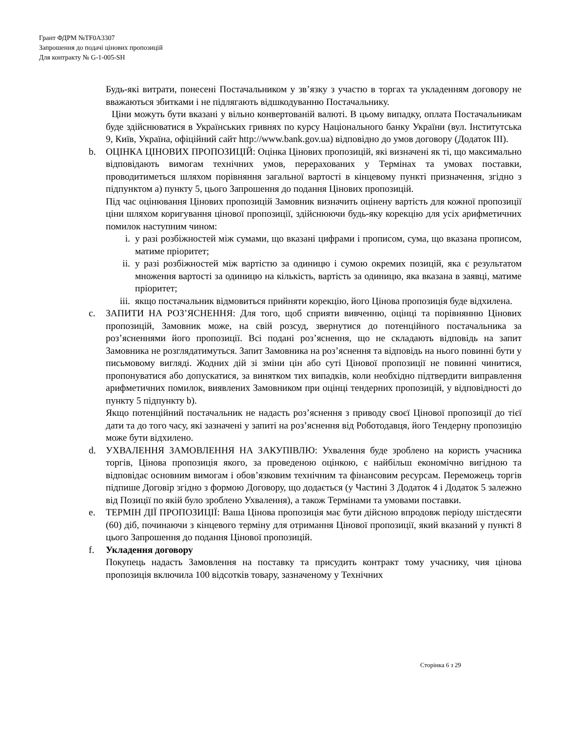Грант ФДРМ №TF0A3307
Запрошення до подачі цінових пропозицій
Для контракту № G-1-005-SH
Будь-які витрати, понесені Постачальником у зв’язку з участю в торгах та укладенням договору не вважаються збитками і не підлягають відшкодуванню Постачальнику.
Ціни можуть бути вказані у вільно конвертованій валюті. В цьому випадку, оплата Постачальникам буде здійснюватися в Українських гривнях по курсу Національного банку України (вул. Інститутська 9, Київ, Україна, офіційний сайт http://www.bank.gov.ua) відповідно до умов договору (Додаток III).
b. ОЦІНКА ЦІНОВИХ ПРОПОЗИЦІЙ: Оцінка Цінових пропозицій, які визначені як ті, що максимально відповідають вимогам технічних умов, перерахованих у Термінах та умовах поставки, проводитиметься шляхом порівняння загальної вартості в кінцевому пункті призначення, згідно з підпунктом а) пункту 5, цього Запрошення до подання Цінових пропозицій.
Під час оцінювання Цінових пропозицій Замовник визначить оцінену вартість для кожної пропозиції ціни шляхом коригування цінової пропозиції, здійснюючи будь-яку корекцію для усіх арифметичних помилок наступним чином:
i. у разі розбіжностей між сумами, що вказані цифрами і прописом, сума, що вказана прописом, матиме пріоритет;
ii. у разі розбіжностей між вартістю за одиницю і сумою окремих позицій, яка є результатом множення вартості за одиницю на кількість, вартість за одиницю, яка вказана в заявці, матиме пріоритет;
iii. якщо постачальник відмовиться прийняти корекцію, його Цінова пропозиція буде відхилена.
c. ЗАПИТИ НА РОЗ’ЯСНЕННЯ: Для того, щоб сприяти вивченню, оцінці та порівнянню Цінових пропозицій, Замовник може, на свій розсуд, звернутися до потенційного постачальника за роз’ясненнями його пропозиції. Всі подані роз’яснення, що не складають відповідь на запит Замовника не розглядатимуться. Запит Замовника на роз’яснення та відповідь на нього повинні бути у письмовому вигляді. Жодних дій зі зміни цін або суті Цінової пропозиції не повинні чинитися, пропонуватися або допускатися, за винятком тих випадків, коли необхідно підтвердити виправлення арифметичних помилок, виявлених Замовником при оцінці тендерних пропозицій, у відповідності до пункту 5 підпункту b).
Якщо потенційний постачальник не надасть роз’яснення з приводу своєї Цінової пропозиції до тієї дати та до того часу, які зазначені у запиті на роз’яснення від Роботодавця, його Тендерну пропозицію може бути відхилено.
d. УХВАЛЕННЯ ЗАМОВЛЕННЯ НА ЗАКУПІВЛЮ: Ухвалення буде зроблено на користь учасника торгів, Цінова пропозиція якого, за проведеною оцінкою, є найбільш економічно вигідною та відповідає основним вимогам і обов’язковим технічним та фінансовим ресурсам. Переможець торгів підпише Договір згідно з формою Договору, що додається (у Частині 3 Додаток 4 і Додаток 5 залежно від Позиції по якій було зроблено Ухвалення), а також Термінами та умовами поставки.
e. ТЕРМІН ДІЇ ПРОПОЗИЦІЇ: Ваша Цінова пропозиція має бути дійсною впродовж періоду шістдесяти (60) діб, починаючи з кінцевого терміну для отримання Цінової пропозиції, який вказаний у пункті 8 цього Запрошення до подання Цінової пропозицій.
f. Укладення договору
Покупець надасть Замовлення на поставку та присудить контракт тому учаснику, чия цінова пропозиція включила 100 відсотків товару, зазначеному у Технічних
Сторінка 6 з 29